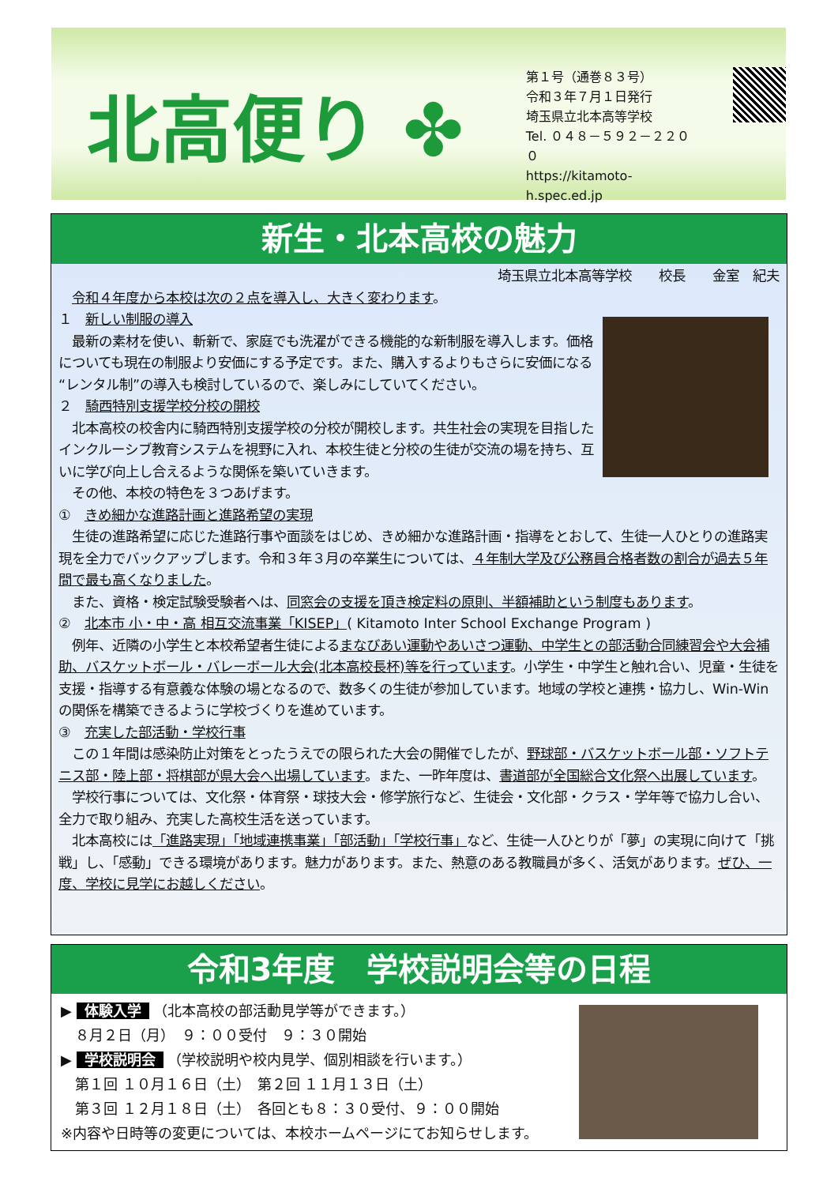北高便り ✤
第１号（通巻８３号）
令和３年７月１日発行
埼玉県立北本高等学校
Tel. ０４８－５９２－２２００
https://kitamoto-h.spec.ed.jp
新生・北本高校の魅力
埼玉県立北本高等学校　　校長　　金室　紀夫
　令和４年度から本校は次の２点を導入し、大きく変わります。
１　新しい制服の導入
　最新の素材を使い、斬新で、家庭でも洗濯ができる機能的な新制服を導入します。価格についても現在の制服より安価にする予定です。また、購入するよりもさらに安価になる“レンタル制”の導入も検討しているので、楽しみにしていてください。
２　騎西特別支援学校分校の開校
　北本高校の校舎内に騎西特別支援学校の分校が開校します。共生社会の実現を目指したインクルーシブ教育システムを視野に入れ、本校生徒と分校の生徒が交流の場を持ち、互いに学び向上し合えるような関係を築いていきます。
　その他、本校の特色を３つあげます。
①　きめ細かな進路計画と進路希望の実現
　生徒の進路希望に応じた進路行事や面談をはじめ、きめ細かな進路計画・指導をとおして、生徒一人ひとりの進路実現を全力でバックアップします。令和３年３月の卒業生については、４年制大学及び公務員合格者数の割合が過去５年間で最も高くなりました。
　また、資格・検定試験受験者へは、同窓会の支援を頂き検定料の原則、半額補助という制度もあります。
②　北本市 小・中・高 相互交流事業「KISEP」( Kitamoto Inter School Exchange Program )
　例年、近隣の小学生と本校希望者生徒によるまなびあい運動やあいさつ運動、中学生との部活動合同練習会や大会補助、バスケットボール・バレーボール大会(北本高校長杯)等を行っています。小学生・中学生と触れ合い、児童・生徒を支援・指導する有意義な体験の場となるので、数多くの生徒が参加しています。地域の学校と連携・協力し、Win-Win の関係を構築できるように学校づくりを進めています。
③　充実した部活動・学校行事
　この１年間は感染防止対策をとったうえでの限られた大会の開催でしたが、野球部・バスケットボール部・ソフトテニス部・陸上部・将棋部が県大会へ出場しています。また、一昨年度は、書道部が全国総合文化祭へ出展しています。
　学校行事については、文化祭・体育祭・球技大会・修学旅行など、生徒会・文化部・クラス・学年等で協力し合い、全力で取り組み、充実した高校生活を送っています。
　北本高校には「進路実現」「地域連携事業」「部活動」「学校行事」など、生徒一人ひとりが「夢」の実現に向けて「挑戦」し、「感動」できる環境があります。魅力があります。また、熱意のある教職員が多く、活気があります。ぜひ、一度、学校に見学にお越しください。
令和3年度　学校説明会等の日程
▶ 体験入学 （北本高校の部活動見学等ができます。）
　８月２日（月）　９：００受付　９：３０開始
▶ 学校説明会 （学校説明や校内見学、個別相談を行います。）
　第１回 １０月１６日（土）　第２回 １１月１３日（土）
　第３回 １２月１８日（土）　各回とも８：３０受付、９：００開始
※内容や日時等の変更については、本校ホームページにてお知らせします。